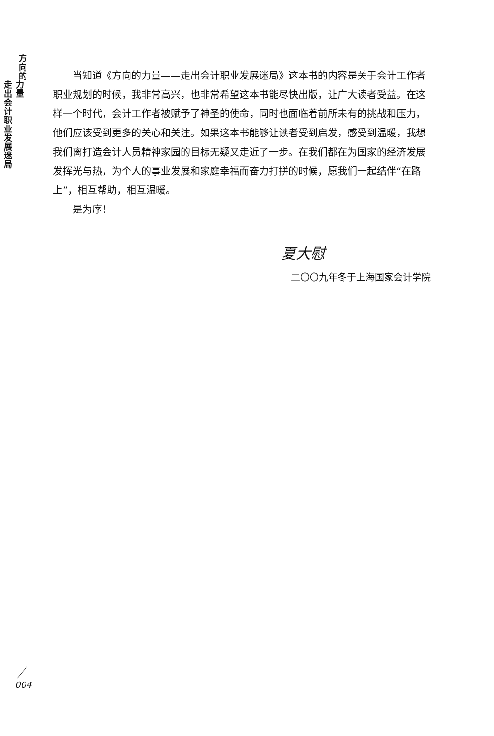方
向
的
走
出
会
计
职
业
发
展
迷
局
力
量
当知道《方向的力量——走出会计职业发展迷局》这本书的内容是关于会计工作者职业规划的时候，我非常高兴，也非常希望这本书能尽快出版，让广大读者受益。在这样一个时代，会计工作者被赋予了神圣的使命，同时也面临着前所未有的挑战和压力，他们应该受到更多的关心和关注。如果这本书能够让读者受到启发，感受到温暖，我想我们离打造会计人员精神家园的目标无疑又走近了一步。在我们都在为国家的经济发展发挥光与热，为个人的事业发展和家庭幸福而奋力打拼的时候，愿我们一起结伴“在路上”，相互帮助，相互温暖。
是为序！
夏大慰
二〇〇九年冬于上海国家会计学院
004